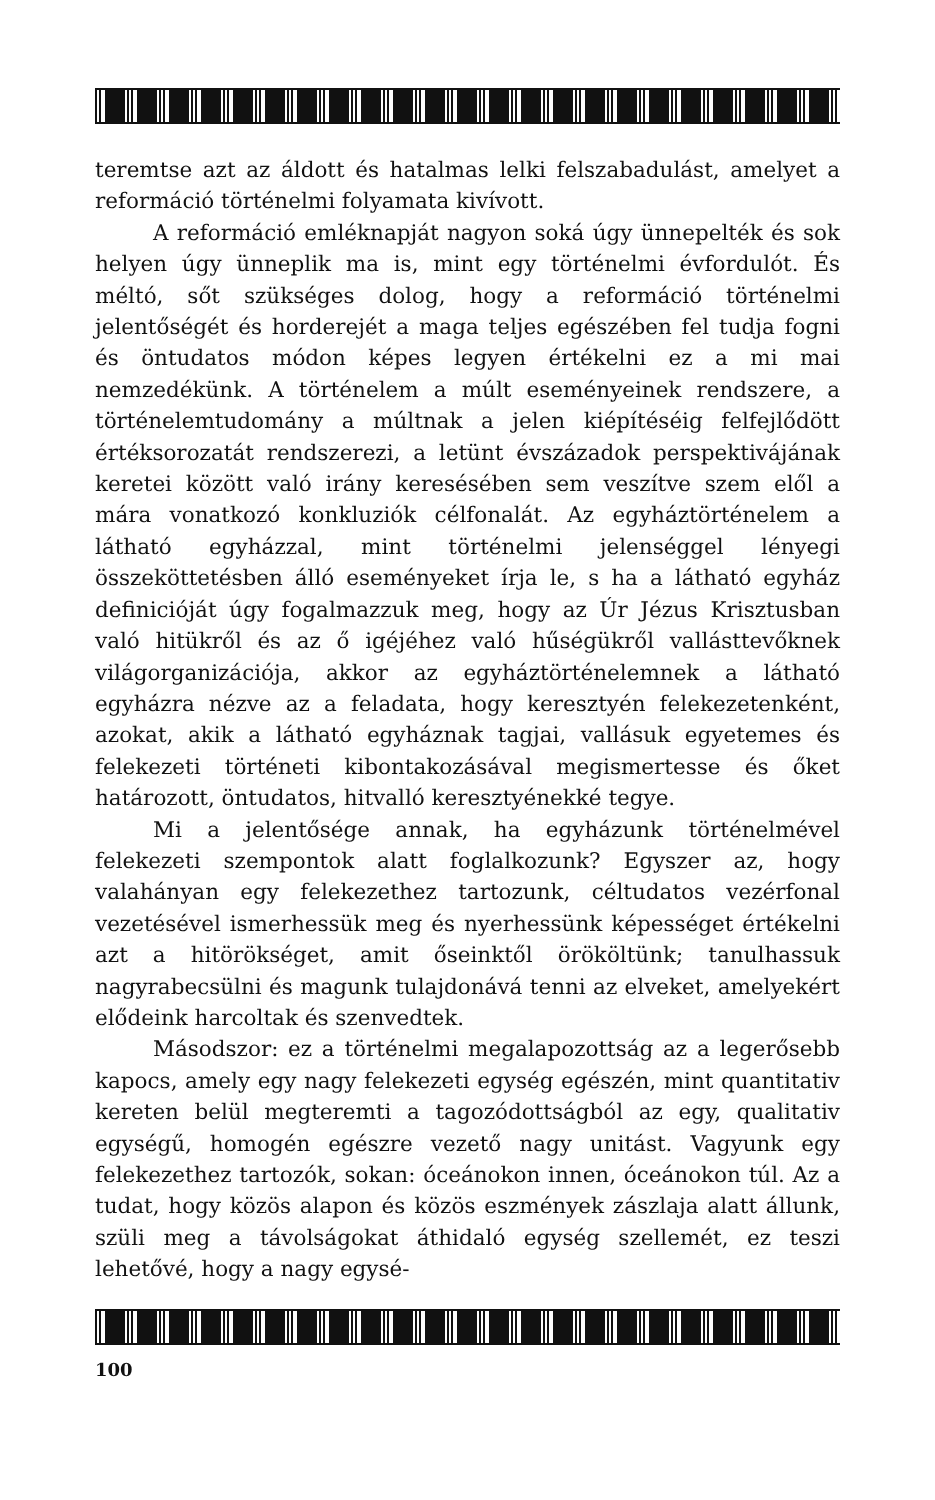teremtse azt az áldott és hatalmas lelki felszabadulást, amelyet a reformáció történelmi folyamata kivívott.
A reformáció emléknapját nagyon soká úgy ünnepelték és sok helyen úgy ünneplik ma is, mint egy történelmi évfordulót. És méltó, sőt szükséges dolog, hogy a reformáció történelmi jelentőségét és horderejét a maga teljes egészében fel tudja fogni és öntudatos módon képes legyen értékelni ez a mi mai nemzedékünk. A történelem a múlt eseményeinek rendszere, a történelemtudomány a múltnak a jelen kiépítéséig felfejlődött értéksorozatát rendszerezi, a letünt évszázadok perspektivájának keretei között való irány keresésében sem veszítve szem elől a mára vonatkozó konkluziók célfonalát. Az egyháztörténelem a látható egyházzal, mint történelmi jelenséggel lényegi összeköttetésben álló eseményeket írja le, s ha a látható egyház definicióját úgy fogalmazzuk meg, hogy az Úr Jézus Krisztusban való hitükről és az ő igéjéhez való hűségükről vallásttevőknek világorganizációja, akkor az egyháztörténelemnek a látható egyházra nézve az a feladata, hogy keresztyén felekezetenként, azokat, akik a látható egyháznak tagjai, vallásuk egyetemes és felekezeti történeti kibontakozásával megismertesse és őket határozott, öntudatos, hitvalló keresztyénekké tegye.
Mi a jelentősége annak, ha egyházunk történelmével felekezeti szempontok alatt foglalkozunk? Egyszer az, hogy valahányan egy felekezethez tartozunk, céltudatos vezérfonal vezetésével ismerhessük meg és nyerhessünk képességet értékelni azt a hitörökséget, amit őseinktől örököltünk; tanulhassuk nagyrabecsülni és magunk tulajdonává tenni az elveket, amelyekért elődeink harcoltak és szenvedtek.
Másodszor: ez a történelmi megalapozottság az a legerősebb kapocs, amely egy nagy felekezeti egység egészén, mint quantitativ kereten belül megteremti a tagozódottságból az egy, qualitativ egységű, homogén egészre vezető nagy unitást. Vagyunk egy felekezethez tartozók, sokan: óceánokon innen, óceánokon túl. Az a tudat, hogy közös alapon és közös eszmények zászlaja alatt állunk, szüli meg a távolságokat áthidaló egység szellemét, ez teszi lehetővé, hogy a nagy egysé-
100